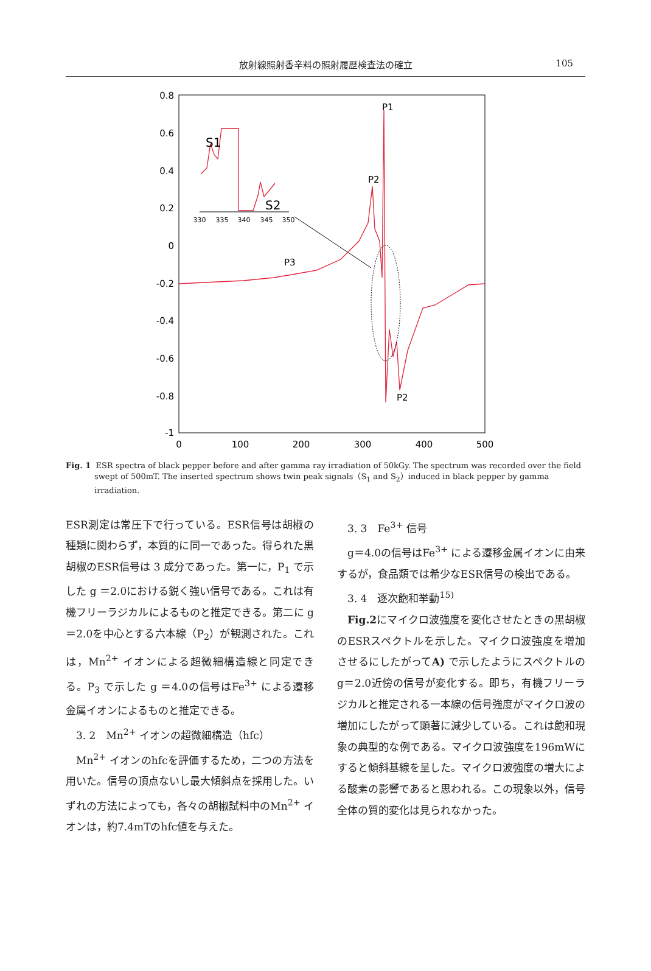放射線照射香辛料の照射履歴検査法の確立 105
0.8
0.6
0.4
0.2
0
-0.2
-0.4
-0.6
-0.8
-1
0
100
200
300
400
500
330
335
340
345
350
P1
P2
P3
P2
S1
S2
Fig. 1 ESR spectra of black pepper before and after gamma ray irradiation of 50kGy. The spectrum was recorded over the field swept of 500mT. The inserted spectrum shows twin peak signals（S<sub>1</sub> and S<sub>2</sub>）induced in black pepper by gamma irradiation.
ESR測定は常圧下で行っている。ESR信号は胡椒の種類に関わらず，本質的に同一であった。得られた黒胡椒のESR信号は 3 成分であった。第一に，P<sub>1</sub> で示した g ＝2.0における鋭く強い信号である。これは有機フリーラジカルによるものと推定できる。第二に g ＝2.0を中心とする六本線（P<sub>2</sub>）が観測された。これは，Mn<sup>2+</sup> イオンによる超微細構造線と同定できる。P<sub>3</sub> で示した g ＝4.0の信号はFe<sup>3+</sup> による遷移金属イオンによるものと推定できる。
3. 2　Mn<sup>2+</sup> イオンの超微細構造（hfc）
Mn<sup>2+</sup> イオンのhfcを評価するため，二つの方法を用いた。信号の頂点ないし最大傾斜点を採用した。いずれの方法によっても，各々の胡椒試料中のMn<sup>2+</sup> イオンは，約7.4mTのhfc値を与えた。
3. 3　Fe<sup>3+</sup> 信号
g＝4.0の信号はFe<sup>3+</sup> による遷移金属イオンに由来するが，食品類では希少なESR信号の検出である。
3. 4　逐次飽和挙動<sup>15)</sup>
Fig.2にマイクロ波強度を変化させたときの黒胡椒のESRスペクトルを示した。マイクロ波強度を増加させるにしたがってA) で示したようにスペクトルのg＝2.0近傍の信号が変化する。即ち，有機フリーラジカルと推定される一本線の信号強度がマイクロ波の増加にしたがって顕著に減少している。これは飽和現象の典型的な例である。マイクロ波強度を196mWにすると傾斜基線を呈した。マイクロ波強度の増大による酸素の影響であると思われる。この現象以外，信号全体の質的変化は見られなかった。